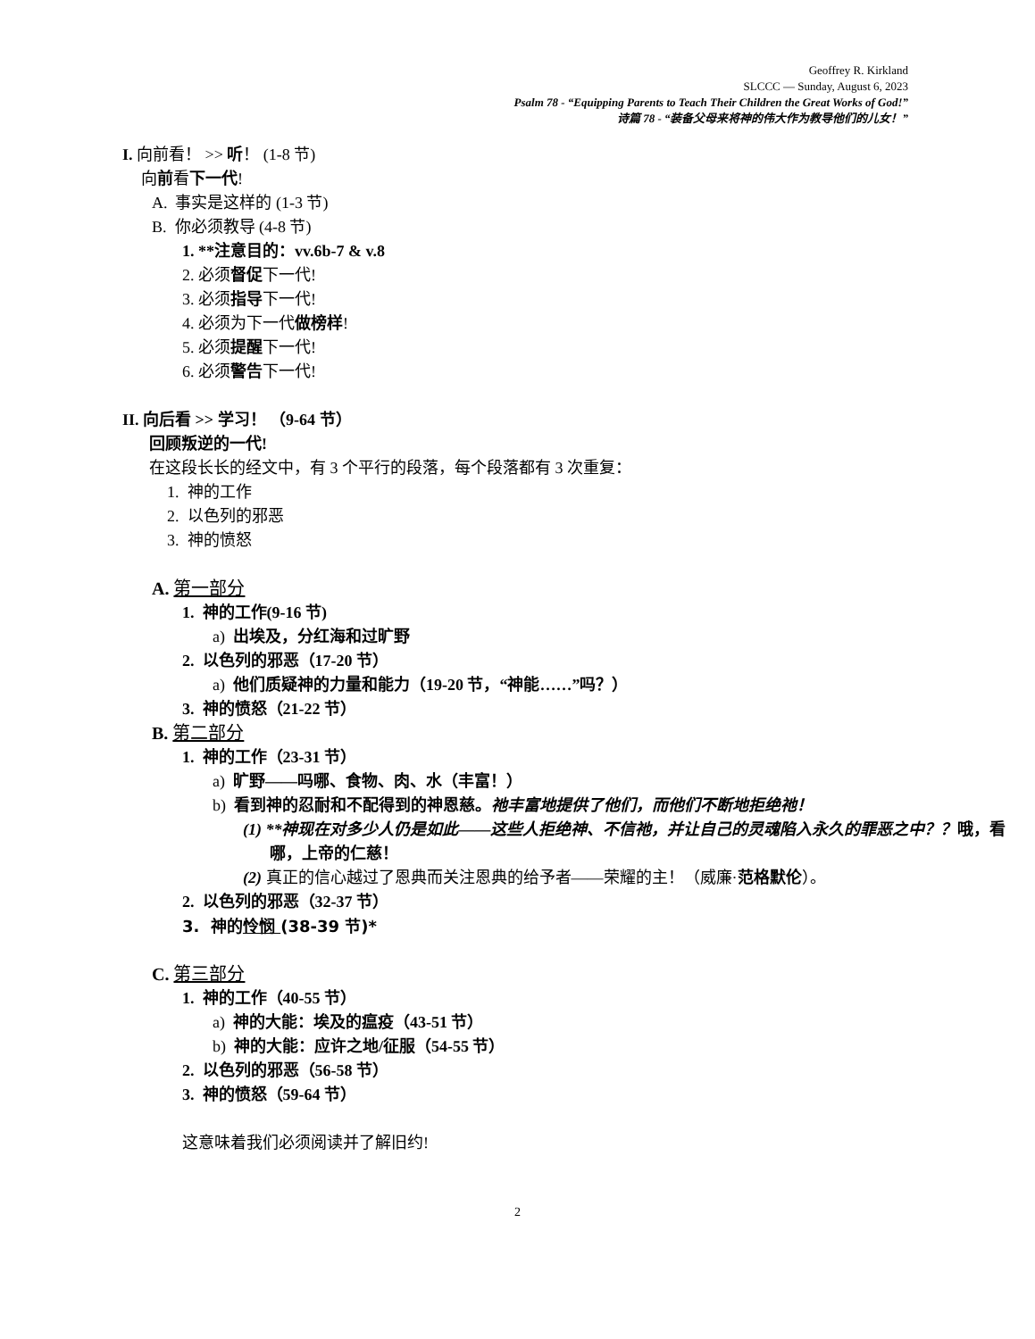Geoffrey R. Kirkland
SLCCC — Sunday, August 6, 2023
Psalm 78 - “Equipping Parents to Teach Their Children the Great Works of God!”
诗篇 78 - “装备父母来将神的伟大作为教导他们的儿女！”
I. 向前看！ >> 听！ (1-8 节)
向前看下一代!
A. 事实是这样的 (1-3 节)
B. 你必须教导 (4-8 节)
1. **注意目的：vv.6b-7 & v.8
2. 必须督促下一代!
3. 必须指导下一代!
4. 必须为下一代做榜样!
5. 必须提醒下一代!
6. 必须警告下一代!
II. 向后看 >> 学习！ （9-64 节）
回顾叛逆的一代!
在这段长长的经文中，有 3 个平行的段落，每个段落都有 3 次重复：
1. 神的工作
2. 以色列的邪恶
3. 神的愤怒
A. 第一部分
1. 神的工作(9-16 节)
a) 出埃及，分红海和过旷野
2. 以色列的邪恶（17-20 节）
a) 他们质疑神的力量和能力（19-20 节，“神能……”吗？）
3. 神的愤怒（21-22 节）
B. 第二部分
1. 神的工作（23-31 节）
a) 旷野——吗哪、食物、肉、水（丰富！）
b) 看到神的忍耐和不配得到的神恩慈。祂丰富地提供了他们，而他们不断地拒绝祂！
(1) **神现在对多少人仍是如此——这些人拒绝神、不信祂，并让自己的灵魂陷入永久的罪恶之中？？哦，看哪，上帝的仁慈！
(2) 真正的信心越过了恩典而关注恩典的给予者——荣耀的主！（威廉·范格默伦）。
2. 以色列的邪恶（32-37 节）
3. 神的怜悯 (38-39 节)*
C. 第三部分
1. 神的工作（40-55 节）
a) 神的大能：埃及的瘟疫（43-51 节）
b) 神的大能：应许之地/征服（54-55 节）
2. 以色列的邪恶（56-58 节）
3. 神的愤怒（59-64 节）
这意味着我们必须阅读并了解旧约!
2